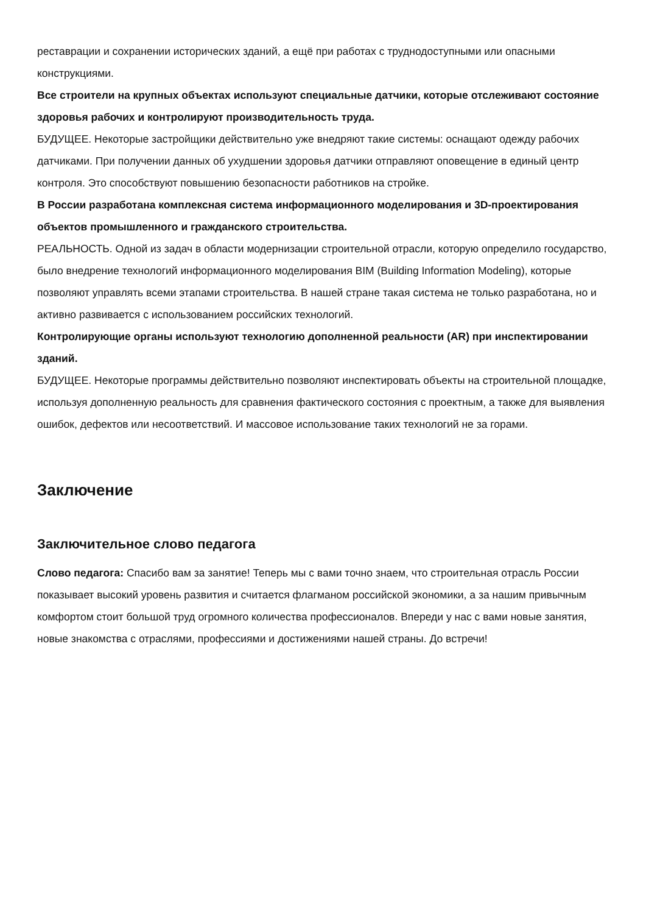реставрации и сохранении исторических зданий, а ещё при работах с труднодоступными или опасными конструкциями.
Все строители на крупных объектах используют специальные датчики, которые отслеживают состояние здоровья рабочих и контролируют производительность труда.
БУДУЩЕЕ. Некоторые застройщики действительно уже внедряют такие системы: оснащают одежду рабочих датчиками. При получении данных об ухудшении здоровья датчики отправляют оповещение в единый центр контроля. Это способствуют повышению безопасности работников на стройке.
В России разработана комплексная система информационного моделирования и 3D-проектирования объектов промышленного и гражданского строительства.
РЕАЛЬНОСТЬ. Одной из задач в области модернизации строительной отрасли, которую определило государство, было внедрение технологий информационного моделирования BIM (Building Information Modeling), которые позволяют управлять всеми этапами строительства. В нашей стране такая система не только разработана, но и активно развивается с использованием российских технологий.
Контролирующие органы используют технологию дополненной реальности (AR) при инспектировании зданий.
БУДУЩЕЕ. Некоторые программы действительно позволяют инспектировать объекты на строительной площадке, используя дополненную реальность для сравнения фактического состояния с проектным, а также для выявления ошибок, дефектов или несоответствий. И массовое использование таких технологий не за горами.
Заключение
Заключительное слово педагога
Слово педагога: Спасибо вам за занятие! Теперь мы с вами точно знаем, что строительная отрасль России показывает высокий уровень развития и считается флагманом российской экономики, а за нашим привычным комфортом стоит большой труд огромного количества профессионалов. Впереди у нас с вами новые занятия, новые знакомства с отраслями, профессиями и достижениями нашей страны. До встречи!